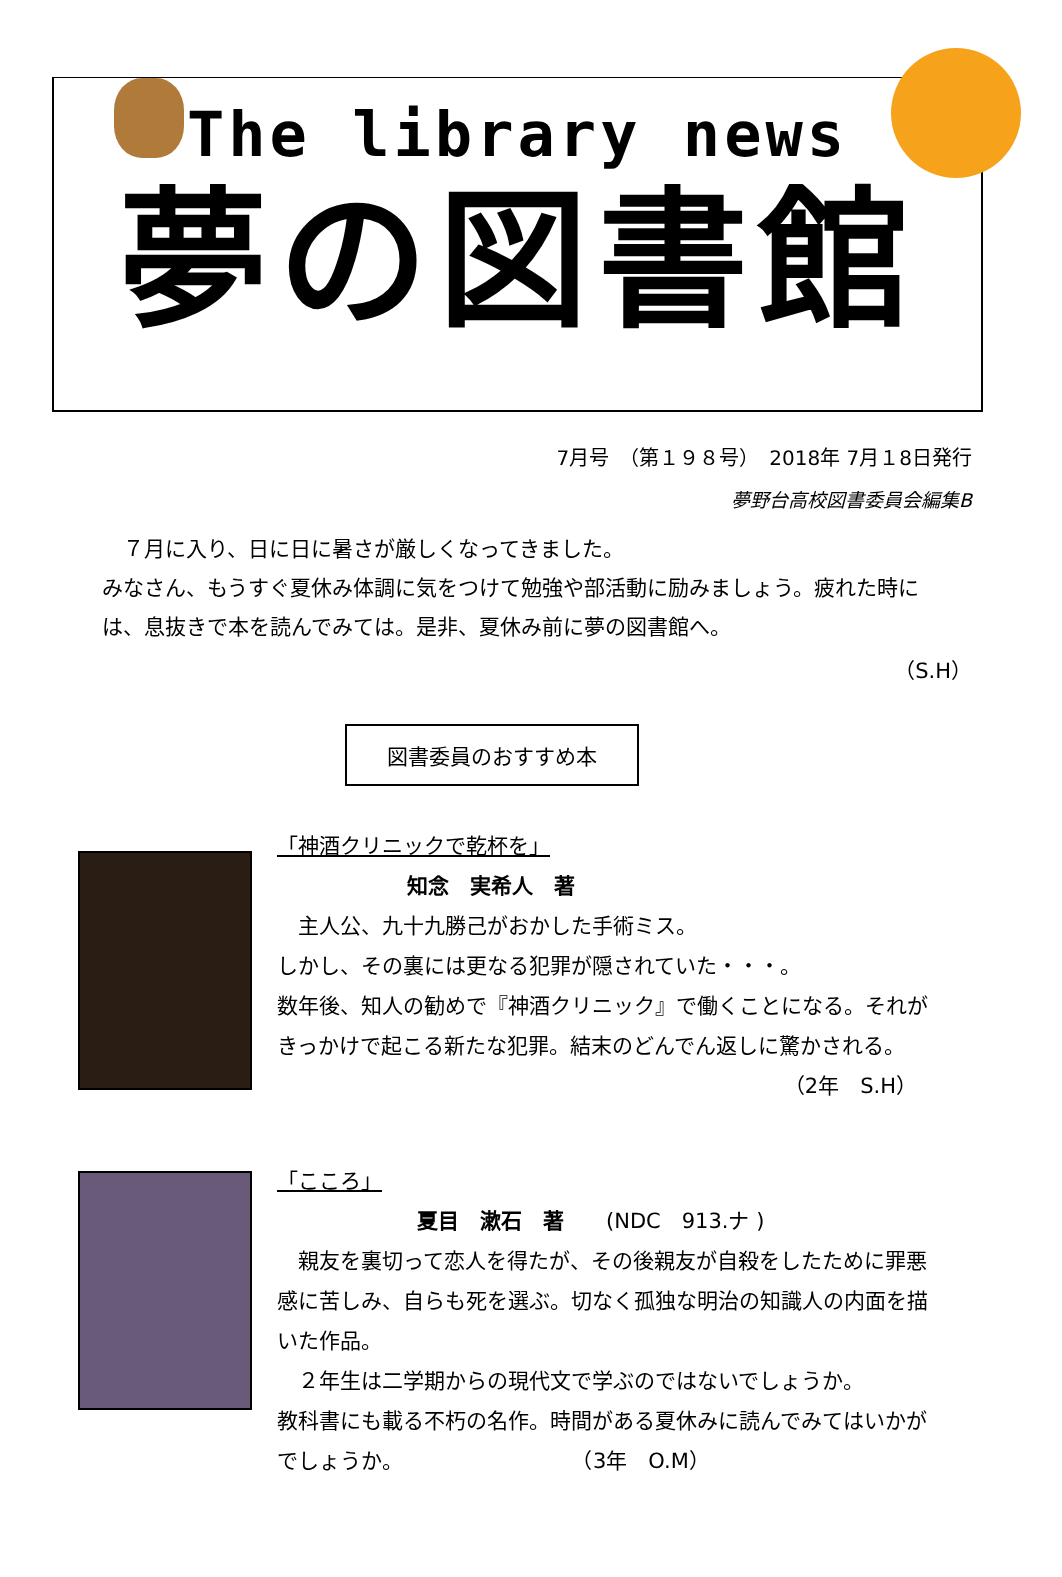The library news
夢の図書館
7月号　（第１９８号）　2018年 7月１8日発行
夢野台高校図書委員会編集B
　７月に入り、日に日に暑さが厳しくなってきました。
みなさん、もうすぐ夏休み体調に気をつけて勉強や部活動に励みましょう。疲れた時には、息抜きで本を読んでみては。是非、夏休み前に夢の図書館へ。
（S.H）
図書委員のおすすめ本
「神酒クリニックで乾杯を」
知念　実希人　著
　主人公、九十九勝己がおかした手術ミス。
しかし、その裏には更なる犯罪が隠されていた・・・。
数年後、知人の勧めで『神酒クリニック』で働くことになる。それがきっかけで起こる新たな犯罪。結末のどんでん返しに驚かされる。
（2年　S.H）
「こころ」
夏目　漱石　著　　(NDC　913.ナ )
　親友を裏切って恋人を得たが、その後親友が自殺をしたために罪悪感に苦しみ、自らも死を選ぶ。切なく孤独な明治の知識人の内面を描いた作品。
　２年生は二学期からの現代文で学ぶのではないでしょうか。
教科書にも載る不朽の名作。時間がある夏休みに読んでみてはいかがでしょうか。　　　　　　　　　（3年　O.M）